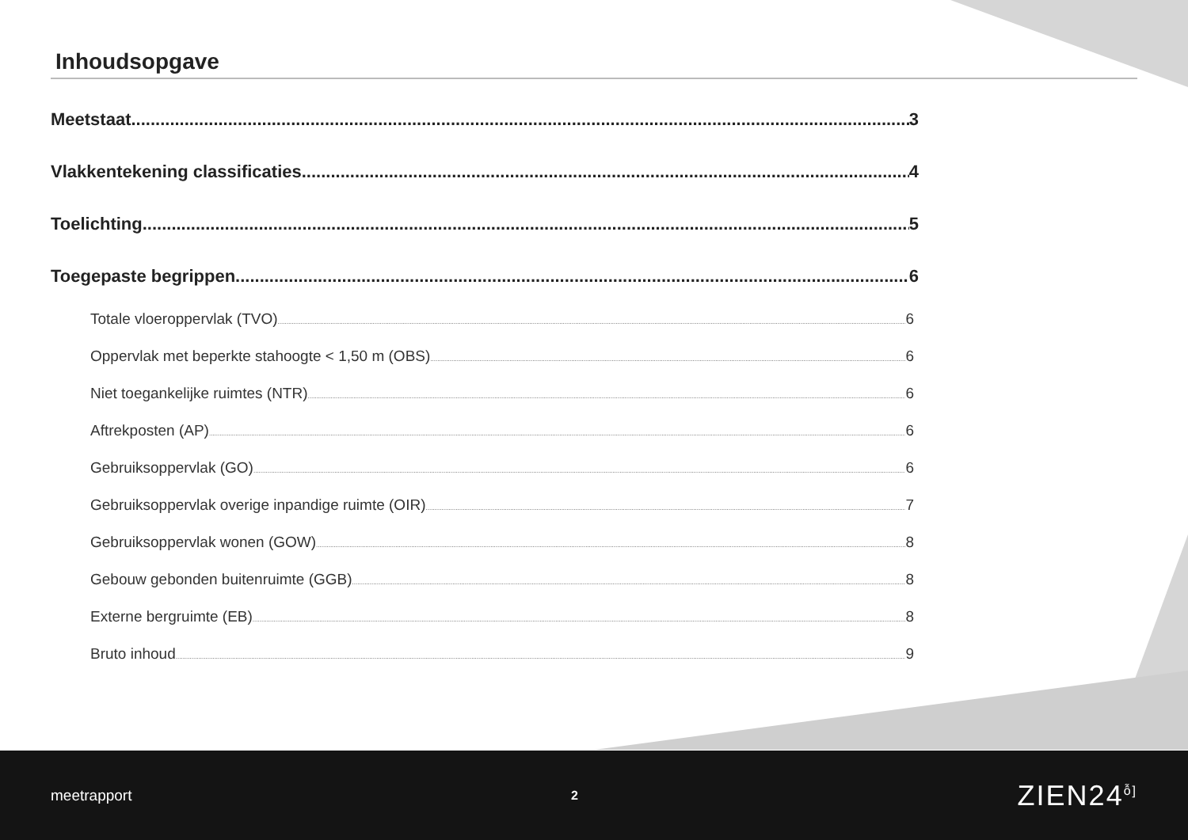Inhoudsopgave
Meetstaat 3
Vlakkentekening classificaties 4
Toelichting 5
Toegepaste begrippen 6
Totale vloeroppervlak (TVO) 6
Oppervlak met beperkte stahoogte < 1,50 m (OBS) 6
Niet toegankelijke ruimtes (NTR) 6
Aftrekposten (AP) 6
Gebruiksoppervlak (GO) 6
Gebruiksoppervlak overige inpandige ruimte (OIR) 7
Gebruiksoppervlak wonen (GOW) 8
Gebouw gebonden buitenruimte (GGB) 8
Externe bergruimte (EB) 8
Bruto inhoud 9
meetrapport 2 ZIEN24<sup>ỗ]</sup>